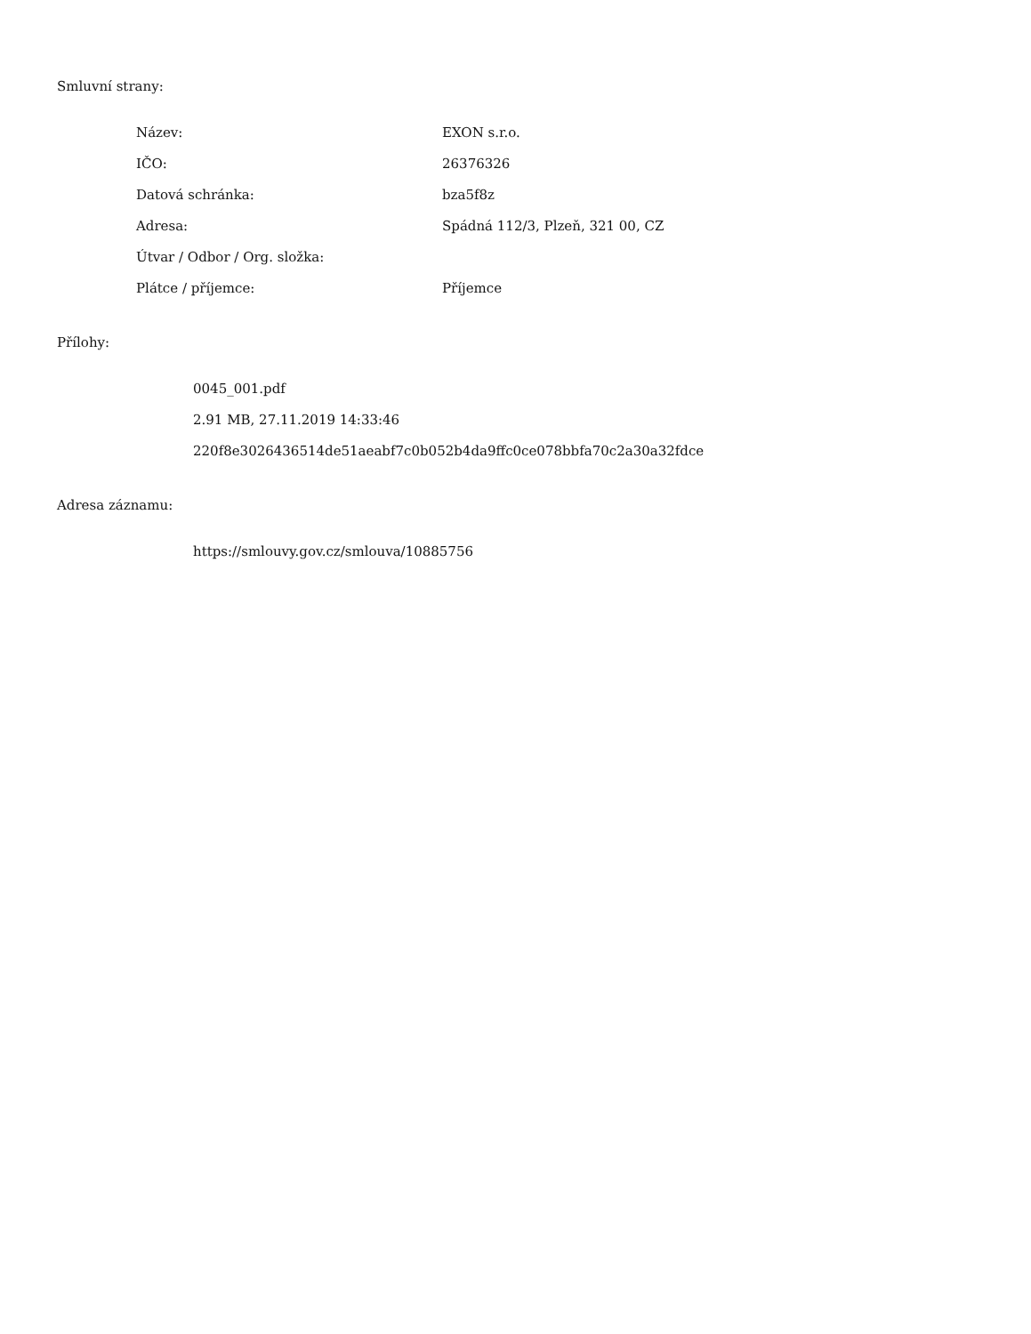Smluvní strany:
| Název: | EXON s.r.o. |
| IČO: | 26376326 |
| Datová schránka: | bza5f8z |
| Adresa: | Spádná 112/3, Plzeň, 321 00, CZ |
| Útvar / Odbor / Org. složka: | |
| Plátce / příjemce: | Příjemce |
Přílohy:
0045_001.pdf
2.91 MB, 27.11.2019 14:33:46
220f8e3026436514de51aeabf7c0b052b4da9ffc0ce078bbfa70c2a30a32fdce
Adresa záznamu:
https://smlouvy.gov.cz/smlouva/10885756